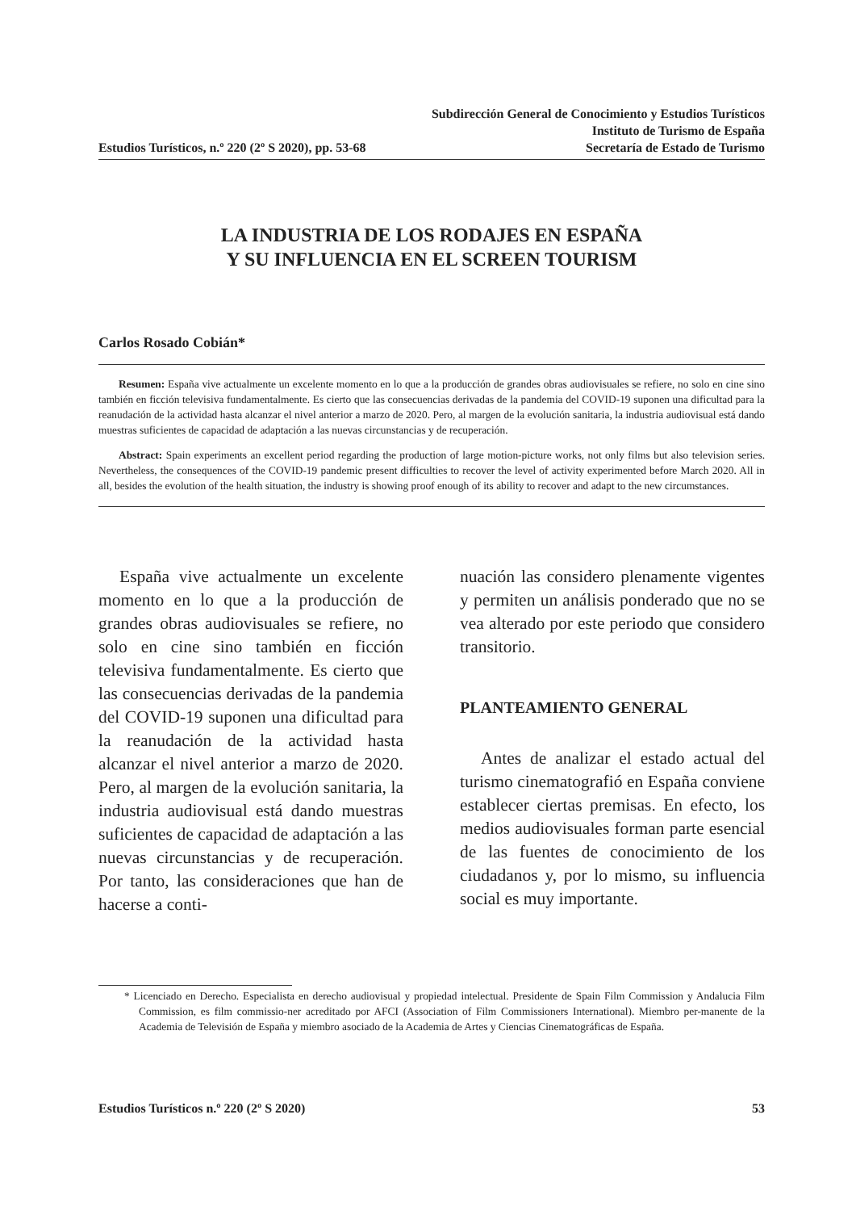Estudios Turísticos, n.º 220 (2º S 2020), pp. 53-68
Subdirección General de Conocimiento y Estudios Turísticos
Instituto de Turismo de España
Secretaría de Estado de Turismo
LA INDUSTRIA DE LOS RODAJES EN ESPAÑA
Y SU INFLUENCIA EN EL SCREEN TOURISM
Carlos Rosado Cobián*
Resumen: España vive actualmente un excelente momento en lo que a la producción de grandes obras audiovisuales se refiere, no solo en cine sino también en ficción televisiva fundamentalmente. Es cierto que las consecuencias derivadas de la pandemia del COVID-19 suponen una dificultad para la reanudación de la actividad hasta alcanzar el nivel anterior a marzo de 2020. Pero, al margen de la evolución sanitaria, la industria audiovisual está dando muestras suficientes de capacidad de adaptación a las nuevas circunstancias y de recuperación.
Abstract: Spain experiments an excellent period regarding the production of large motion-picture works, not only films but also television series. Nevertheless, the consequences of the COVID-19 pandemic present difficulties to recover the level of activity experimented before March 2020. All in all, besides the evolution of the health situation, the industry is showing proof enough of its ability to recover and adapt to the new circumstances.
España vive actualmente un excelente momento en lo que a la producción de grandes obras audiovisuales se refiere, no solo en cine sino también en ficción televisiva fundamentalmente. Es cierto que las consecuencias derivadas de la pandemia del COVID-19 suponen una dificultad para la reanudación de la actividad hasta alcanzar el nivel anterior a marzo de 2020. Pero, al margen de la evolución sanitaria, la industria audiovisual está dando muestras suficientes de capacidad de adaptación a las nuevas circunstancias y de recuperación. Por tanto, las consideraciones que han de hacerse a conti-
nuación las considero plenamente vigentes y permiten un análisis ponderado que no se vea alterado por este periodo que considero transitorio.
PLANTEAMIENTO GENERAL
Antes de analizar el estado actual del turismo cinematografió en España conviene establecer ciertas premisas. En efecto, los medios audiovisuales forman parte esencial de las fuentes de conocimiento de los ciudadanos y, por lo mismo, su influencia social es muy importante.
* Licenciado en Derecho. Especialista en derecho audiovisual y propiedad intelectual. Presidente de Spain Film Commission y Andalucia Film Commission, es film commissio-ner acreditado por AFCI (Association of Film Commissioners International). Miembro per-manente de la Academia de Televisión de España y miembro asociado de la Academia de Artes y Ciencias Cinematográficas de España.
Estudios Turísticos n.º 220 (2º S 2020)
53